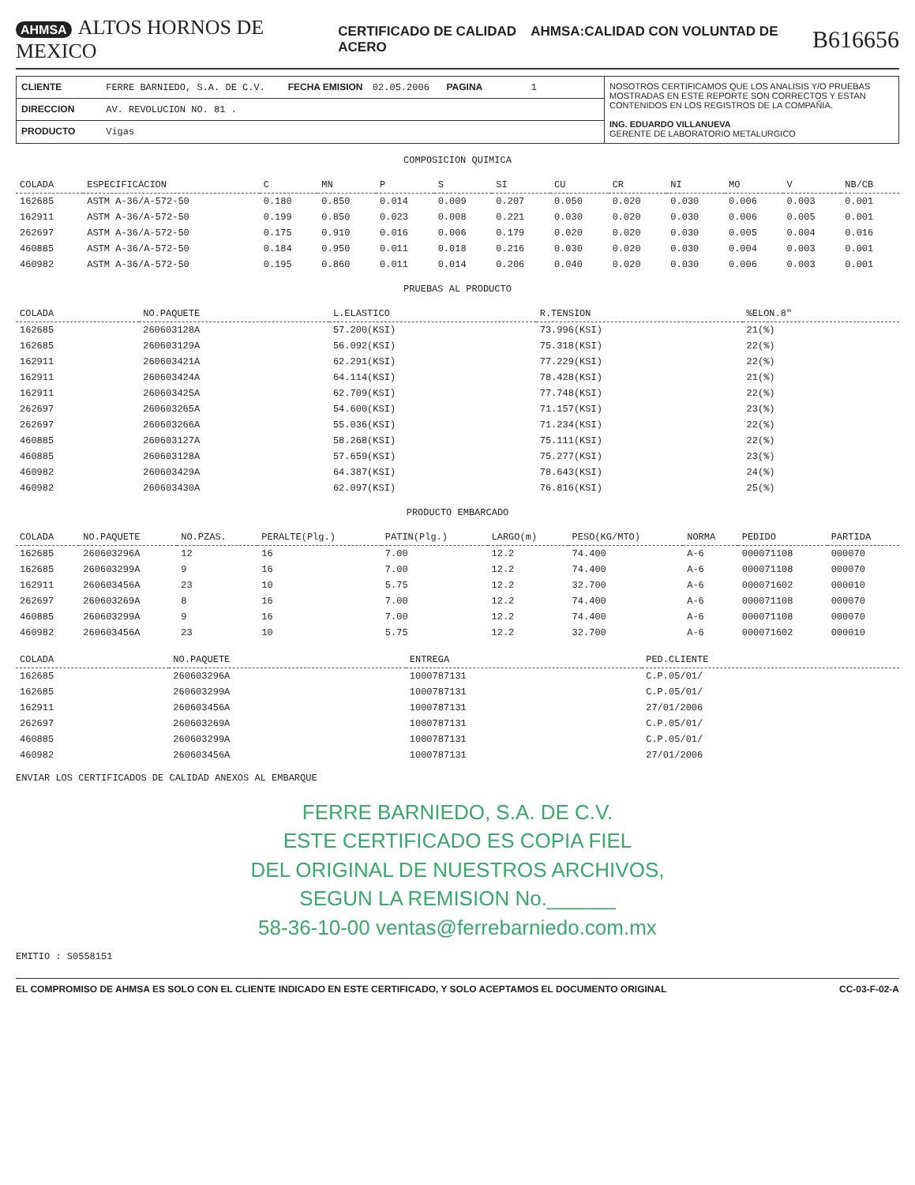AHMSA ALTOS HORNOS DE MEXICO
CERTIFICADO DE CALIDAD AHMSA:CALIDAD CON VOLUNTAD DE ACERO
B616656
CLIENTE FERRE BARNIEDO, S.A. DE C.V. FECHA EMISION 02.05.2006 PAGINA 1
DIRECCION AV. REVOLUCION NO. 81 .
PRODUCTO Vigas
NOSOTROS CERTIFICAMOS QUE LOS ANALISIS Y/O PRUEBAS MOSTRADAS EN ESTE REPORTE SON CORRECTOS Y ESTAN CONTENIDOS EN LOS REGISTROS DE LA COMPAÑIA.
ING. EDUARDO VILLANUEVA
GERENTE DE LABORATORIO METALURGICO
COMPOSICION QUIMICA
| COLADA | ESPECIFICACION | C | MN | P | S | SI | CU | CR | NI | MO | V | NB/CB |
| --- | --- | --- | --- | --- | --- | --- | --- | --- | --- | --- | --- | --- |
| 162685 | ASTM A-36/A-572-50 | 0.180 | 0.850 | 0.014 | 0.009 | 0.207 | 0.050 | 0.020 | 0.030 | 0.006 | 0.003 | 0.001 |
| 162911 | ASTM A-36/A-572-50 | 0.199 | 0.850 | 0.023 | 0.008 | 0.221 | 0.030 | 0.020 | 0.030 | 0.006 | 0.005 | 0.001 |
| 262697 | ASTM A-36/A-572-50 | 0.175 | 0.910 | 0.016 | 0.006 | 0.179 | 0.020 | 0.020 | 0.030 | 0.005 | 0.004 | 0.016 |
| 460885 | ASTM A-36/A-572-50 | 0.184 | 0.950 | 0.011 | 0.018 | 0.216 | 0.030 | 0.020 | 0.030 | 0.004 | 0.003 | 0.001 |
| 460982 | ASTM A-36/A-572-50 | 0.195 | 0.860 | 0.011 | 0.014 | 0.206 | 0.040 | 0.020 | 0.030 | 0.006 | 0.003 | 0.001 |
PRUEBAS AL PRODUCTO
| COLADA | NO.PAQUETE | L.ELASTICO | R.TENSION | %ELON.8" |
| --- | --- | --- | --- | --- |
| 162685 | 260603128A | 57.200(KSI) | 73.996(KSI) | 21(%) |
| 162685 | 260603129A | 56.092(KSI) | 75.318(KSI) | 22(%) |
| 162911 | 260603421A | 62.291(KSI) | 77.229(KSI) | 22(%) |
| 162911 | 260603424A | 64.114(KSI) | 78.428(KSI) | 21(%) |
| 162911 | 260603425A | 62.709(KSI) | 77.748(KSI) | 22(%) |
| 262697 | 260603265A | 54.600(KSI) | 71.157(KSI) | 23(%) |
| 262697 | 260603266A | 55.036(KSI) | 71.234(KSI) | 22(%) |
| 460885 | 260603127A | 58.268(KSI) | 75.111(KSI) | 22(%) |
| 460885 | 260603128A | 57.659(KSI) | 75.277(KSI) | 23(%) |
| 460982 | 260603429A | 64.387(KSI) | 78.643(KSI) | 24(%) |
| 460982 | 260603430A | 62.097(KSI) | 76.816(KSI) | 25(%) |
PRODUCTO EMBARCADO
| COLADA | NO.PAQUETE | NO.PZAS. | PERALTE(Plg.) | PATIN(Plg.) | LARGO(m) | PESO(KG/MTO) | NORMA | PEDIDO | PARTIDA |
| --- | --- | --- | --- | --- | --- | --- | --- | --- | --- |
| 162685 | 260603296A | 12 | 16 | 7.00 | 12.2 | 74.400 | A-6 | 000071108 | 000070 |
| 162685 | 260603299A | 9 | 16 | 7.00 | 12.2 | 74.400 | A-6 | 000071108 | 000070 |
| 162911 | 260603456A | 23 | 10 | 5.75 | 12.2 | 32.700 | A-6 | 000071602 | 000010 |
| 262697 | 260603269A | 8 | 16 | 7.00 | 12.2 | 74.400 | A-6 | 000071108 | 000070 |
| 460885 | 260603299A | 9 | 16 | 7.00 | 12.2 | 74.400 | A-6 | 000071108 | 000070 |
| 460982 | 260603456A | 23 | 10 | 5.75 | 12.2 | 32.700 | A-6 | 000071602 | 000010 |
| COLADA | NO.PAQUETE | ENTREGA | PED.CLIENTE |
| --- | --- | --- | --- |
| 162685 | 260603296A | 1000787131 | C.P.05/01/ |
| 162685 | 260603299A | 1000787131 | C.P.05/01/ |
| 162911 | 260603456A | 1000787131 | 27/01/2006 |
| 262697 | 260603269A | 1000787131 | C.P.05/01/ |
| 460885 | 260603299A | 1000787131 | C.P.05/01/ |
| 460982 | 260603456A | 1000787131 | 27/01/2006 |
ENVIAR LOS CERTIFICADOS DE CALIDAD ANEXOS AL EMBARQUE
FERRE BARNIEDO, S.A. DE C.V.
ESTE CERTIFICADO ES COPIA FIEL
DEL ORIGINAL DE NUESTROS ARCHIVOS,
SEGUN LA REMISION No.______
58-36-10-00 ventas@ferrebarniedo.com.mx
EMITIO : S0558151
EL COMPROMISO DE AHMSA ES SOLO CON EL CLIENTE INDICADO EN ESTE CERTIFICADO, Y SOLO ACEPTAMOS EL DOCUMENTO ORIGINAL CC-03-F-02-A